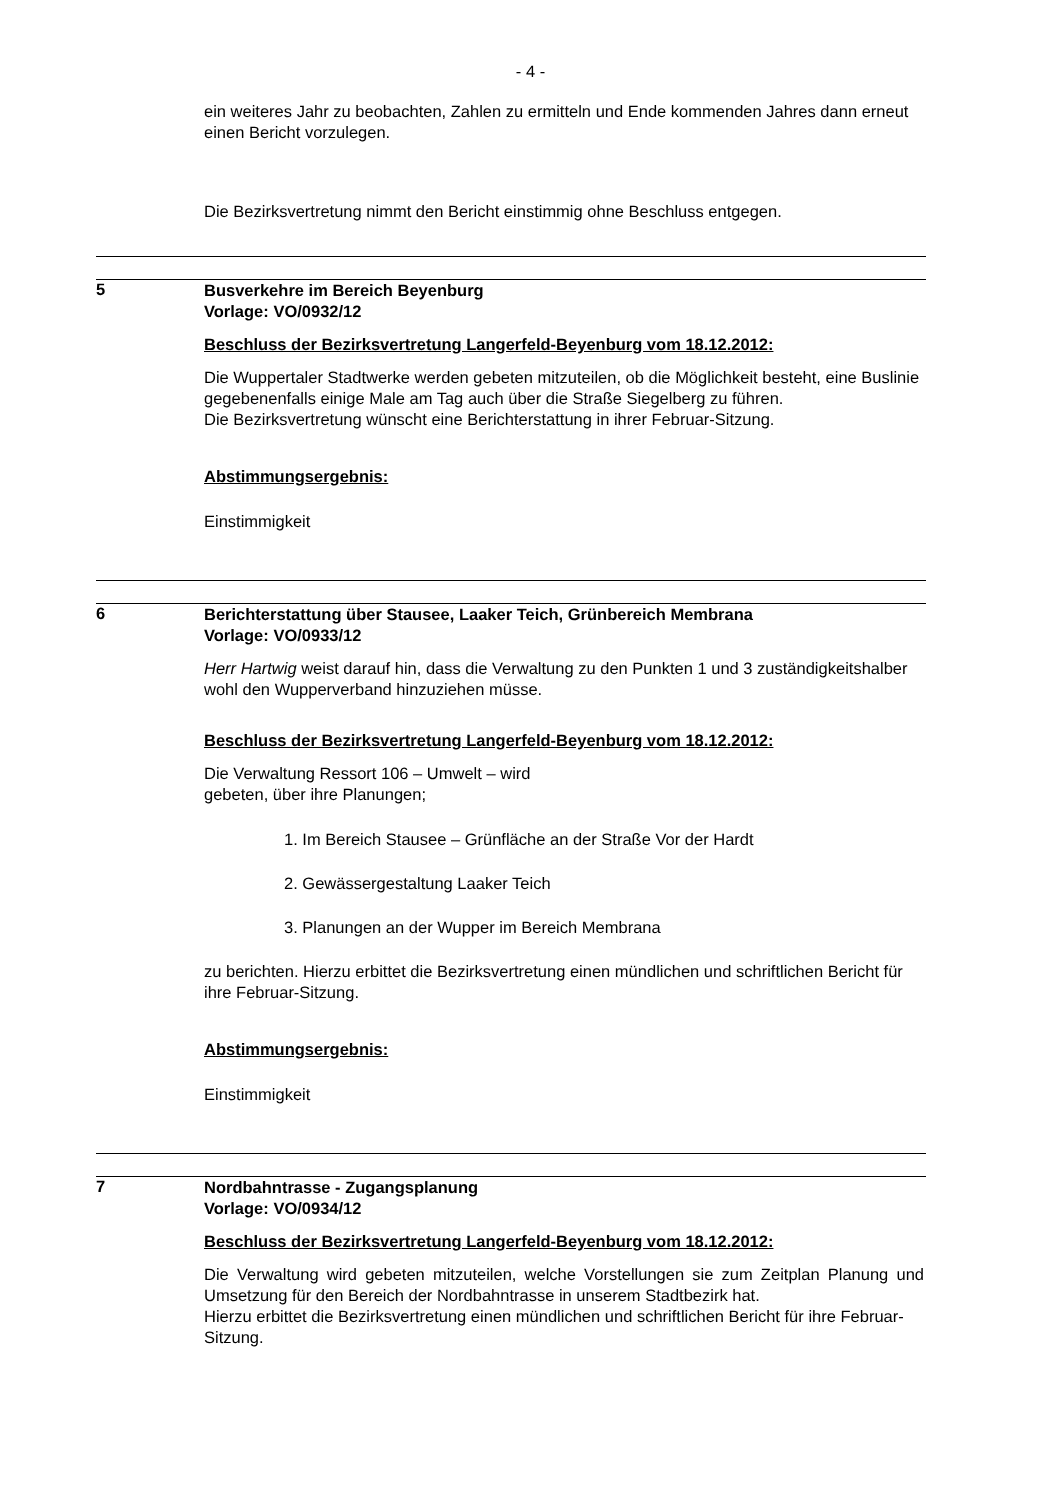- 4 -
ein weiteres Jahr zu beobachten, Zahlen zu ermitteln und Ende kommenden Jahres dann erneut einen Bericht vorzulegen.
Die Bezirksvertretung nimmt den Bericht einstimmig ohne Beschluss entgegen.
5
Busverkehre im Bereich Beyenburg
Vorlage: VO/0932/12
Beschluss der Bezirksvertretung Langerfeld-Beyenburg vom 18.12.2012:
Die Wuppertaler Stadtwerke werden gebeten mitzuteilen, ob die Möglichkeit besteht, eine Buslinie gegebenenfalls einige Male am Tag auch über die Straße Siegelberg zu führen.
Die Bezirksvertretung wünscht eine Berichterstattung in ihrer Februar-Sitzung.
Abstimmungsergebnis:
Einstimmigkeit
6
Berichterstattung über Stausee, Laaker Teich, Grünbereich Membrana
Vorlage: VO/0933/12
Herr Hartwig weist darauf hin, dass die Verwaltung zu den Punkten 1 und 3 zuständigkeitshalber wohl den Wupperverband hinzuziehen müsse.
Beschluss der Bezirksvertretung Langerfeld-Beyenburg vom 18.12.2012:
Die Verwaltung Ressort 106 – Umwelt – wird
gebeten, über ihre Planungen;
1. Im Bereich Stausee – Grünfläche an der Straße Vor der Hardt
2. Gewässergestaltung Laaker Teich
3. Planungen an der Wupper im Bereich Membrana
zu berichten. Hierzu erbittet die Bezirksvertretung einen mündlichen und schriftlichen Bericht für ihre Februar-Sitzung.
Abstimmungsergebnis:
Einstimmigkeit
7
Nordbahntrasse - Zugangsplanung
Vorlage: VO/0934/12
Beschluss der Bezirksvertretung Langerfeld-Beyenburg vom 18.12.2012:
Die Verwaltung wird gebeten mitzuteilen, welche Vorstellungen sie zum Zeitplan Planung und Umsetzung für den Bereich der Nordbahntrasse in unserem Stadtbezirk hat.
Hierzu erbittet die Bezirksvertretung einen mündlichen und schriftlichen Bericht für ihre Februar-Sitzung.